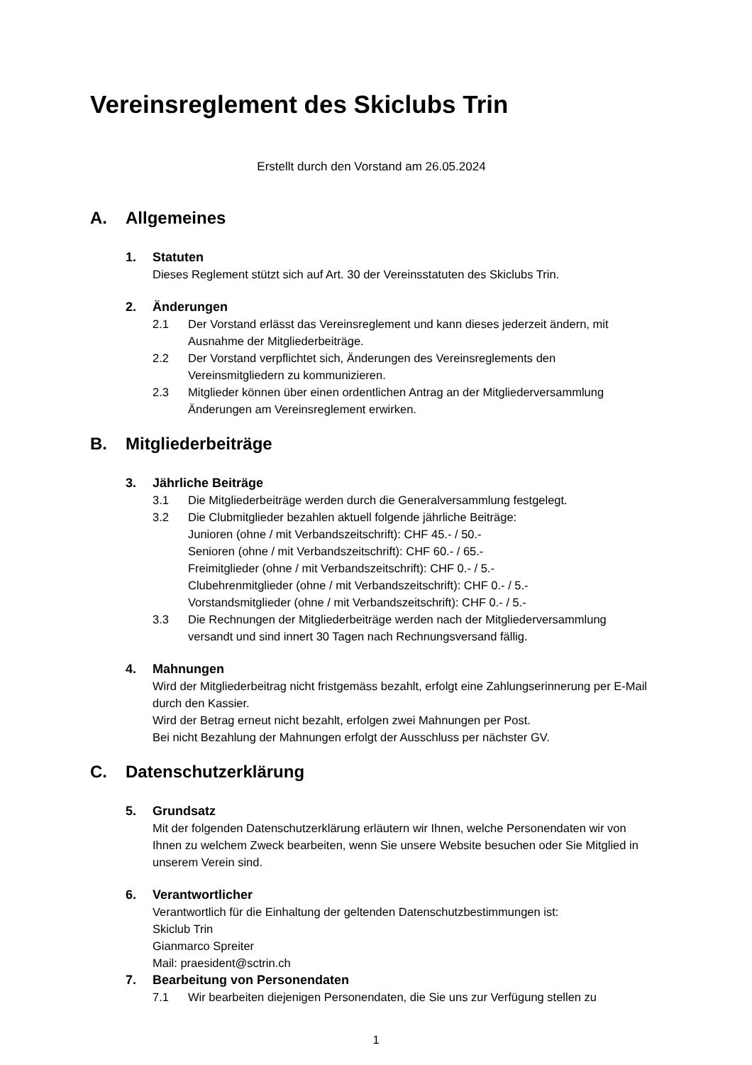Vereinsreglement des Skiclubs Trin
Erstellt durch den Vorstand am 26.05.2024
A. Allgemeines
1. Statuten
Dieses Reglement stützt sich auf Art. 30 der Vereinsstatuten des Skiclubs Trin.
2. Änderungen
2.1 Der Vorstand erlässt das Vereinsreglement und kann dieses jederzeit ändern, mit Ausnahme der Mitgliederbeiträge.
2.2 Der Vorstand verpflichtet sich, Änderungen des Vereinsreglements den Vereinsmitgliedern zu kommunizieren.
2.3 Mitglieder können über einen ordentlichen Antrag an der Mitgliederversammlung Änderungen am Vereinsreglement erwirken.
B. Mitgliederbeiträge
3. Jährliche Beiträge
3.1 Die Mitgliederbeiträge werden durch die Generalversammlung festgelegt.
3.2 Die Clubmitglieder bezahlen aktuell folgende jährliche Beiträge:
Junioren (ohne / mit Verbandszeitschrift): CHF 45.- / 50.-
Senioren (ohne / mit Verbandszeitschrift): CHF 60.- / 65.-
Freimitglieder (ohne / mit Verbandszeitschrift): CHF 0.- / 5.-
Clubehrenmitglieder (ohne / mit Verbandszeitschrift): CHF 0.- / 5.-
Vorstandsmitglieder (ohne / mit Verbandszeitschrift): CHF 0.- / 5.-
3.3 Die Rechnungen der Mitgliederbeiträge werden nach der Mitgliederversammlung versandt und sind innert 30 Tagen nach Rechnungsversand fällig.
4. Mahnungen
Wird der Mitgliederbeitrag nicht fristgemäss bezahlt, erfolgt eine Zahlungserinnerung per E-Mail durch den Kassier.
Wird der Betrag erneut nicht bezahlt, erfolgen zwei Mahnungen per Post.
Bei nicht Bezahlung der Mahnungen erfolgt der Ausschluss per nächster GV.
C. Datenschutzerklärung
5. Grundsatz
Mit der folgenden Datenschutzerklärung erläutern wir Ihnen, welche Personendaten wir von Ihnen zu welchem Zweck bearbeiten, wenn Sie unsere Website besuchen oder Sie Mitglied in unserem Verein sind.
6. Verantwortlicher
Verantwortlich für die Einhaltung der geltenden Datenschutzbestimmungen ist:
Skiclub Trin
Gianmarco Spreiter
Mail: praesident@sctrin.ch
7. Bearbeitung von Personendaten
7.1 Wir bearbeiten diejenigen Personendaten, die Sie uns zur Verfügung stellen zu
1